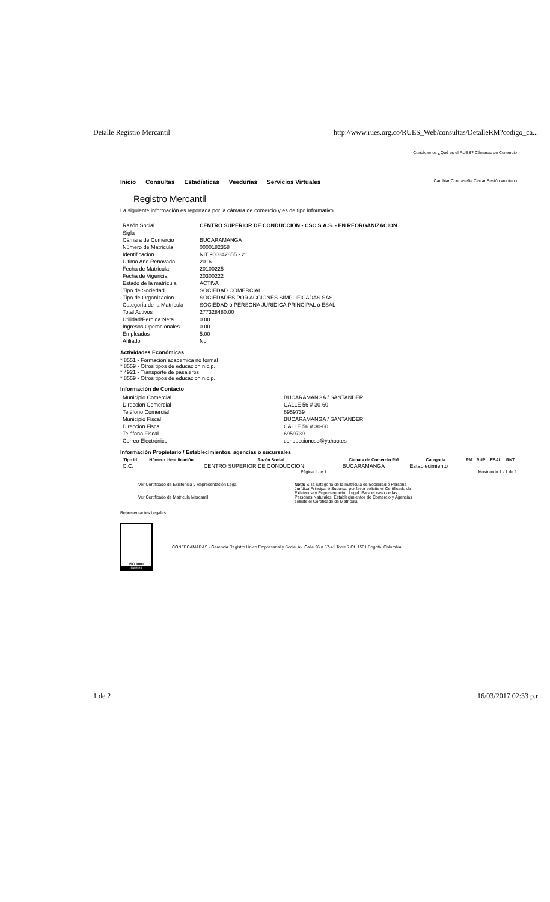Detalle Registro Mercantil http://www.rues.org.co/RUES_Web/consultas/DetalleRM?codigo_ca...
· Contáctenos ¿Qué es el RUES? Cámaras de Comercio
Inicio Consultas Estadísticas Veedurías Servicios Virtuales
Cambiar Contraseña Cerrar Sesión vrubiano
Registro Mercantil
La siguiente información es reportada por la cámara de comercio y es de tipo informativo.
| Razón Social | CENTRO SUPERIOR DE CONDUCCION - CSC S.A.S. - EN REORGANIZACION |
| Sigla | |
| Cámara de Comercio | BUCARAMANGA |
| Número de Matrícula | 0000182358 |
| Identificación | NIT 900342855 - 2 |
| Último Año Renovado | 2016 |
| Fecha de Matrícula | 20100225 |
| Fecha de Vigencia | 20300222 |
| Estado de la matrícula | ACTIVA |
| Tipo de Sociedad | SOCIEDAD COMERCIAL |
| Tipo de Organización | SOCIEDADES POR ACCIONES SIMPLIFICADAS SAS |
| Categoría de la Matrícula | SOCIEDAD ó PERSONA JURIDICA PRINCIPAL ó ESAL |
| Total Activos | 277328480.00 |
| Utilidad/Perdida Neta | 0.00 |
| Ingresos Operacionales | 0.00 |
| Empleados | 5.00 |
| Afiliado | No |
Actividades Económicas
* 8551 - Formacion academica no formal
* 8559 - Otros tipos de educacion n.c.p.
* 4921 - Transporte de pasajeros
* 8559 - Otros tipos de educacion n.c.p.
Información de Contacto
| Municipio Comercial | BUCARAMANGA / SANTANDER |
| Dirección Comercial | CALLE 56 # 30-60 |
| Teléfono Comercial | 6959739 |
| Municipio Fiscal | BUCARAMANGA / SANTANDER |
| Dirección Fiscal | CALLE 56 # 30-60 |
| Teléfono Fiscal | 6959739 |
| Correo Electrónico | conduccioncsc@yahoo.es |
Información Propietario / Establecimientos, agencias o sucursales
| Tipo Id. | Número Identificación | Razón Social | Cámara de Comercio RM | Categoria | RM | RUP | ESAL | RNT |
| --- | --- | --- | --- | --- | --- | --- | --- | --- |
| C.C. | | CENTRO SUPERIOR DE CONDUCCION | BUCARAMANGA | Establecimiento | | | | |
Página 1 de 1 Mostrando 1 - 1 de 1
Ver Certificado de Existencia y Representación Legal
Ver Certificado de Matricula Mercantil
Nota: Si la categoria de la matrícula es Sociedad ó Persona Jurídica Principal ó Sucursal por favor solicite el Certificado de Existencia y Representación Legal. Para el caso de las Personas Naturales, Establecimientos de Comercio y Agencias solicite el Certificado de Matrícula
Representantes Legales
ISO 9001
icontec
CONFECAMARAS - Gerencia Registro Único Empresarial y Social Av. Calle 26 # 57-41 Torre 7 Of. 1501 Bogotá, Colombia
1 de 2 16/03/2017 02:33 p.r